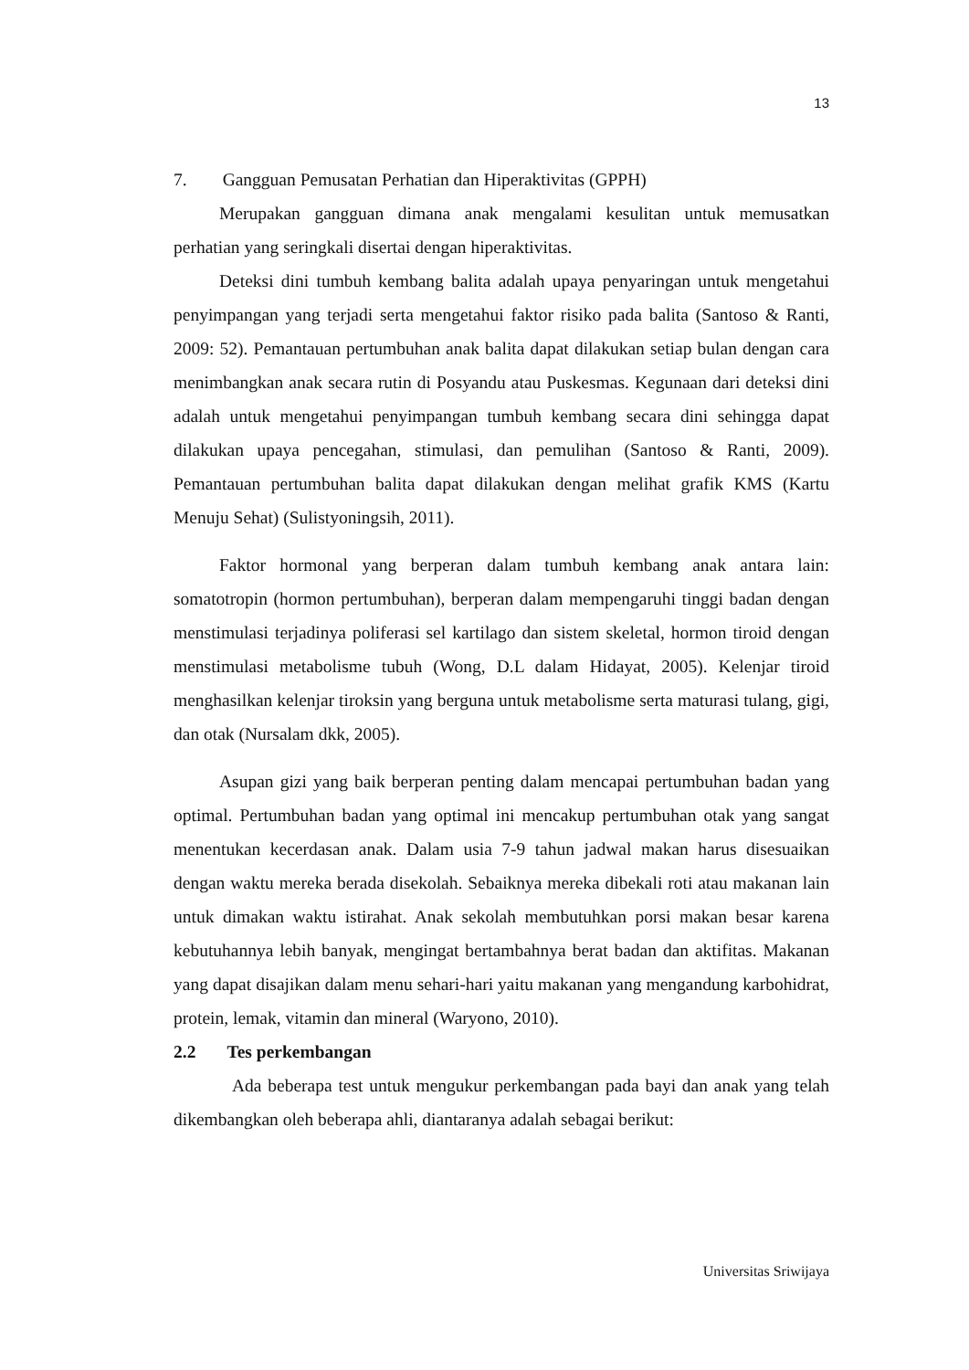13
7. Gangguan Pemusatan Perhatian dan Hiperaktivitas (GPPH)
Merupakan gangguan dimana anak mengalami kesulitan untuk memusatkan perhatian yang seringkali disertai dengan hiperaktivitas.
Deteksi dini tumbuh kembang balita adalah upaya penyaringan untuk mengetahui penyimpangan yang terjadi serta mengetahui faktor risiko pada balita (Santoso & Ranti, 2009: 52). Pemantauan pertumbuhan anak balita dapat dilakukan setiap bulan dengan cara menimbangkan anak secara rutin di Posyandu atau Puskesmas. Kegunaan dari deteksi dini adalah untuk mengetahui penyimpangan tumbuh kembang secara dini sehingga dapat dilakukan upaya pencegahan, stimulasi, dan pemulihan (Santoso & Ranti, 2009). Pemantauan pertumbuhan balita dapat dilakukan dengan melihat grafik KMS (Kartu Menuju Sehat) (Sulistyoningsih, 2011).
Faktor hormonal yang berperan dalam tumbuh kembang anak antara lain: somatotropin (hormon pertumbuhan), berperan dalam mempengaruhi tinggi badan dengan menstimulasi terjadinya poliferasi sel kartilago dan sistem skeletal, hormon tiroid dengan menstimulasi metabolisme tubuh (Wong, D.L dalam Hidayat, 2005). Kelenjar tiroid menghasilkan kelenjar tiroksin yang berguna untuk metabolisme serta maturasi tulang, gigi, dan otak (Nursalam dkk, 2005).
Asupan gizi yang baik berperan penting dalam mencapai pertumbuhan badan yang optimal. Pertumbuhan badan yang optimal ini mencakup pertumbuhan otak yang sangat menentukan kecerdasan anak. Dalam usia 7-9 tahun jadwal makan harus disesuaikan dengan waktu mereka berada disekolah. Sebaiknya mereka dibekali roti atau makanan lain untuk dimakan waktu istirahat. Anak sekolah membutuhkan porsi makan besar karena kebutuhannya lebih banyak, mengingat bertambahnya berat badan dan aktifitas. Makanan yang dapat disajikan dalam menu sehari-hari yaitu makanan yang mengandung karbohidrat, protein, lemak, vitamin dan mineral (Waryono, 2010).
2.2 Tes perkembangan
Ada beberapa test untuk mengukur perkembangan pada bayi dan anak yang telah dikembangkan oleh beberapa ahli, diantaranya adalah sebagai berikut:
Universitas Sriwijaya